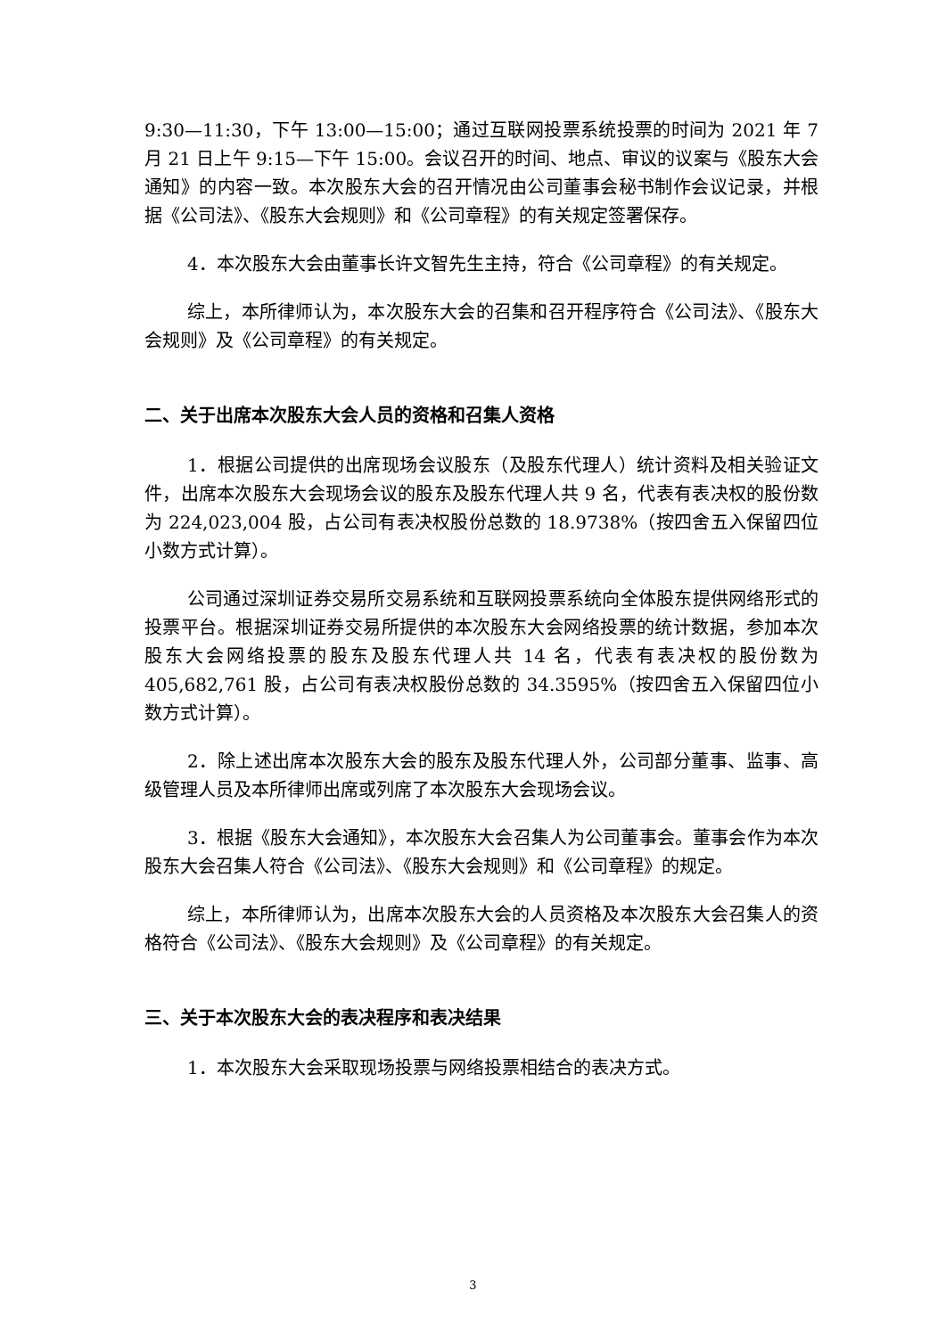9:30—11:30，下午 13:00—15:00；通过互联网投票系统投票的时间为 2021 年 7 月 21 日上午 9:15—下午 15:00。会议召开的时间、地点、审议的议案与《股东大会通知》的内容一致。本次股东大会的召开情况由公司董事会秘书制作会议记录，并根据《公司法》、《股东大会规则》和《公司章程》的有关规定签署保存。
4．本次股东大会由董事长许文智先生主持，符合《公司章程》的有关规定。
综上，本所律师认为，本次股东大会的召集和召开程序符合《公司法》、《股东大会规则》及《公司章程》的有关规定。
二、关于出席本次股东大会人员的资格和召集人资格
1．根据公司提供的出席现场会议股东（及股东代理人）统计资料及相关验证文件，出席本次股东大会现场会议的股东及股东代理人共 9 名，代表有表决权的股份数为 224,023,004 股，占公司有表决权股份总数的 18.9738%（按四舍五入保留四位小数方式计算）。
公司通过深圳证券交易所交易系统和互联网投票系统向全体股东提供网络形式的投票平台。根据深圳证券交易所提供的本次股东大会网络投票的统计数据，参加本次股东大会网络投票的股东及股东代理人共 14 名，代表有表决权的股份数为 405,682,761 股，占公司有表决权股份总数的 34.3595%（按四舍五入保留四位小数方式计算）。
2．除上述出席本次股东大会的股东及股东代理人外，公司部分董事、监事、高级管理人员及本所律师出席或列席了本次股东大会现场会议。
3．根据《股东大会通知》，本次股东大会召集人为公司董事会。董事会作为本次股东大会召集人符合《公司法》、《股东大会规则》和《公司章程》的规定。
综上，本所律师认为，出席本次股东大会的人员资格及本次股东大会召集人的资格符合《公司法》、《股东大会规则》及《公司章程》的有关规定。
三、关于本次股东大会的表决程序和表决结果
1．本次股东大会采取现场投票与网络投票相结合的表决方式。
3